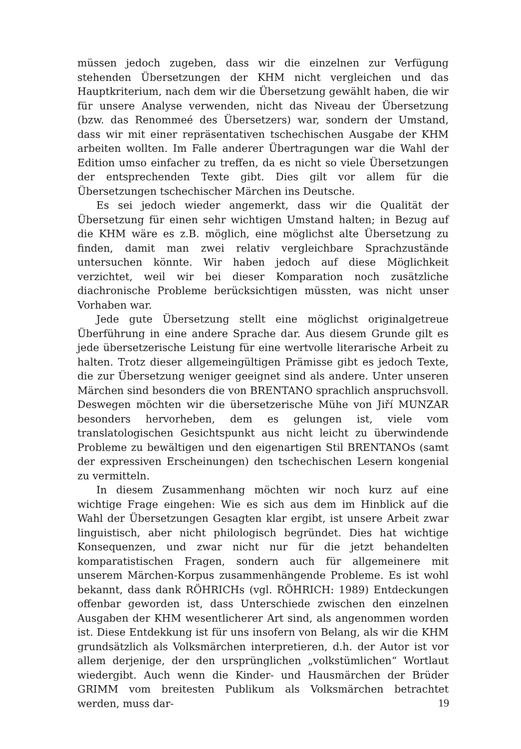müssen jedoch zugeben, dass wir die einzelnen zur Verfügung stehenden Übersetzungen der KHM nicht vergleichen und das Hauptkriterium, nach dem wir die Übersetzung gewählt haben, die wir für unsere Analyse verwenden, nicht das Niveau der Übersetzung (bzw. das Renommeé des Übersetzers) war, sondern der Umstand, dass wir mit einer repräsentativen tschechischen Ausgabe der KHM arbeiten wollten. Im Falle anderer Übertragungen war die Wahl der Edition umso einfacher zu treffen, da es nicht so viele Übersetzungen der entsprechenden Texte gibt. Dies gilt vor allem für die Übersetzungen tschechischer Märchen ins Deutsche.
Es sei jedoch wieder angemerkt, dass wir die Qualität der Übersetzung für einen sehr wichtigen Umstand halten; in Bezug auf die KHM wäre es z.B. möglich, eine möglichst alte Übersetzung zu finden, damit man zwei relativ vergleichbare Sprachzustände untersuchen könnte. Wir haben jedoch auf diese Möglichkeit verzichtet, weil wir bei dieser Komparation noch zusätzliche diachronische Probleme berücksichtigen müssten, was nicht unser Vorhaben war.
Jede gute Übersetzung stellt eine möglichst originalgetreue Überführung in eine andere Sprache dar. Aus diesem Grunde gilt es jede übersetzerische Leistung für eine wertvolle literarische Arbeit zu halten. Trotz dieser allgemeingültigen Prämisse gibt es jedoch Texte, die zur Übersetzung weniger geeignet sind als andere. Unter unseren Märchen sind besonders die von BRENTANO sprachlich anspruchsvoll. Deswegen möchten wir die übersetzerische Mühe von Jiří MUNZAR besonders hervorheben, dem es gelungen ist, viele vom translatologischen Gesichtspunkt aus nicht leicht zu überwindende Probleme zu bewältigen und den eigenartigen Stil BRENTANOs (samt der expressiven Erscheinungen) den tschechischen Lesern kongenial zu vermitteln.
In diesem Zusammenhang möchten wir noch kurz auf eine wichtige Frage eingehen: Wie es sich aus dem im Hinblick auf die Wahl der Übersetzungen Gesagten klar ergibt, ist unsere Arbeit zwar linguistisch, aber nicht philologisch begründet. Dies hat wichtige Konsequenzen, und zwar nicht nur für die jetzt behandelten komparatistischen Fragen, sondern auch für allgemeinere mit unserem Märchen-Korpus zusammenhängende Probleme. Es ist wohl bekannt, dass dank RÖHRICHs (vgl. RÖHRICH: 1989) Entdeckungen offenbar geworden ist, dass Unterschiede zwischen den einzelnen Ausgaben der KHM wesentlicherer Art sind, als angenommen worden ist. Diese Entdekkung ist für uns insofern von Belang, als wir die KHM grundsätzlich als Volksmärchen interpretieren, d.h. der Autor ist vor allem derjenige, der den ursprünglichen „volkstümlichen“ Wortlaut wiedergibt. Auch wenn die Kinder- und Hausmärchen der Brüder GRIMM vom breitesten Publikum als Volksmärchen betrachtet werden, muss dar-
19